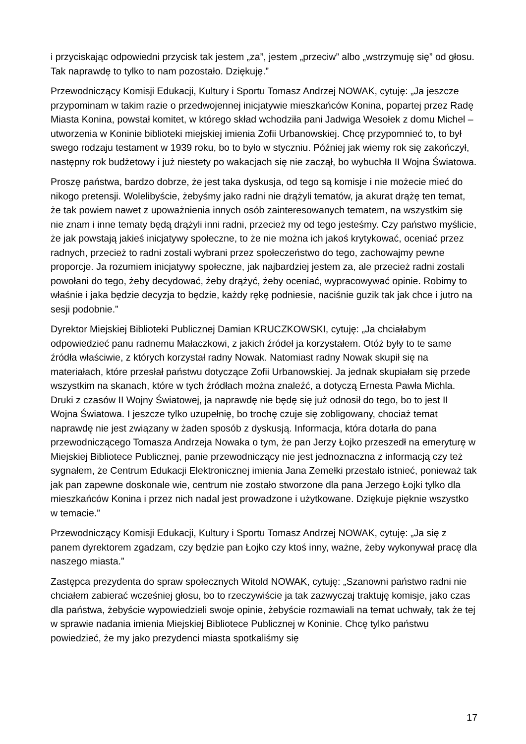i przyciskając odpowiedni przycisk tak jestem „za”, jestem „przeciw” albo „wstrzymuję się” od głosu. Tak naprawdę to tylko to nam pozostało. Dziękuję.”
Przewodniczący Komisji Edukacji, Kultury i Sportu Tomasz Andrzej NOWAK, cytuję: „Ja jeszcze przypominam w takim razie o przedwojennej inicjatywie mieszkańców Konina, popartej przez Radę Miasta Konina, powstał komitet, w którego skład wchodziła pani Jadwiga Wesołek z domu Michel – utworzenia w Koninie biblioteki miejskiej imienia Zofii Urbanowskiej. Chcę przypomnieć to, to był swego rodzaju testament w 1939 roku, bo to było w styczniu. Później jak wiemy rok się zakończył, następny rok budżetowy i już niestety po wakacjach się nie zaczął, bo wybuchła II Wojna Światowa.
Proszę państwa, bardzo dobrze, że jest taka dyskusja, od tego są komisje i nie możecie mieć do nikogo pretensji. Wolelibyście, żebyśmy jako radni nie drążyli tematów, ja akurat drążę ten temat, że tak powiem nawet z upoważnienia innych osób zainteresowanych tematem, na wszystkim się nie znam i inne tematy będą drążyli inni radni, przecież my od tego jesteśmy. Czy państwo myślicie, że jak powstają jakieś inicjatywy społeczne, to że nie można ich jakoś krytykować, oceniać przez radnych, przecież to radni zostali wybrani przez społeczeństwo do tego, zachowajmy pewne proporcje. Ja rozumiem inicjatywy społeczne, jak najbardziej jestem za, ale przecież radni zostali powołani do tego, żeby decydować, żeby drążyć, żeby oceniać, wypracowywać opinie. Robimy to właśnie i jaka będzie decyzja to będzie, każdy rękę podniesie, naciśnie guzik tak jak chce i jutro na sesji podobnie.”
Dyrektor Miejskiej Biblioteki Publicznej Damian KRUCZKOWSKI, cytuję: „Ja chciałabym odpowiedzieć panu radnemu Małaczkowi, z jakich źródeł ja korzystałem. Otóż były to te same źródła właściwie, z których korzystał radny Nowak. Natomiast radny Nowak skupił się na materiałach, które przesłał państwu dotyczące Zofii Urbanowskiej. Ja jednak skupiałam się przede wszystkim na skanach, które w tych źródłach można znaleźć, a dotyczą Ernesta Pawła Michla. Druki z czasów II Wojny Światowej, ja naprawdę nie będę się już odnosił do tego, bo to jest II Wojna Światowa. I jeszcze tylko uzupełnię, bo trochę czuje się zobligowany, chociaż temat naprawdę nie jest związany w żaden sposób z dyskusją. Informacja, która dotarła do pana przewodniczącego Tomasza Andrzeja Nowaka o tym, że pan Jerzy Łojko przeszedł na emeryturę w Miejskiej Bibliotece Publicznej, panie przewodniczący nie jest jednoznaczna z informacją czy też sygnałem, że Centrum Edukacji Elektronicznej imienia Jana Zemełki przestało istnieć, ponieważ tak jak pan zapewne doskonale wie, centrum nie zostało stworzone dla pana Jerzego Łojki tylko dla mieszkańców Konina i przez nich nadal jest prowadzone i użytkowane. Dziękuje pięknie wszystko w temacie.”
Przewodniczący Komisji Edukacji, Kultury i Sportu Tomasz Andrzej NOWAK, cytuję: „Ja się z panem dyrektorem zgadzam, czy będzie pan Łojko czy ktoś inny, ważne, żeby wykonywał pracę dla naszego miasta.”
Zastępca prezydenta do spraw społecznych Witold NOWAK, cytuję: „Szanowni państwo radni nie chciałem zabierać wcześniej głosu, bo to rzeczywiście ja tak zazwyczaj traktuję komisje, jako czas dla państwa, żebyście wypowiedzieli swoje opinie, żebyście rozmawiali na temat uchwały, tak że tej w sprawie nadania imienia Miejskiej Bibliotece Publicznej w Koninie. Chcę tylko państwu powiedzieć, że my jako prezydenci miasta spotkaliśmy się
17